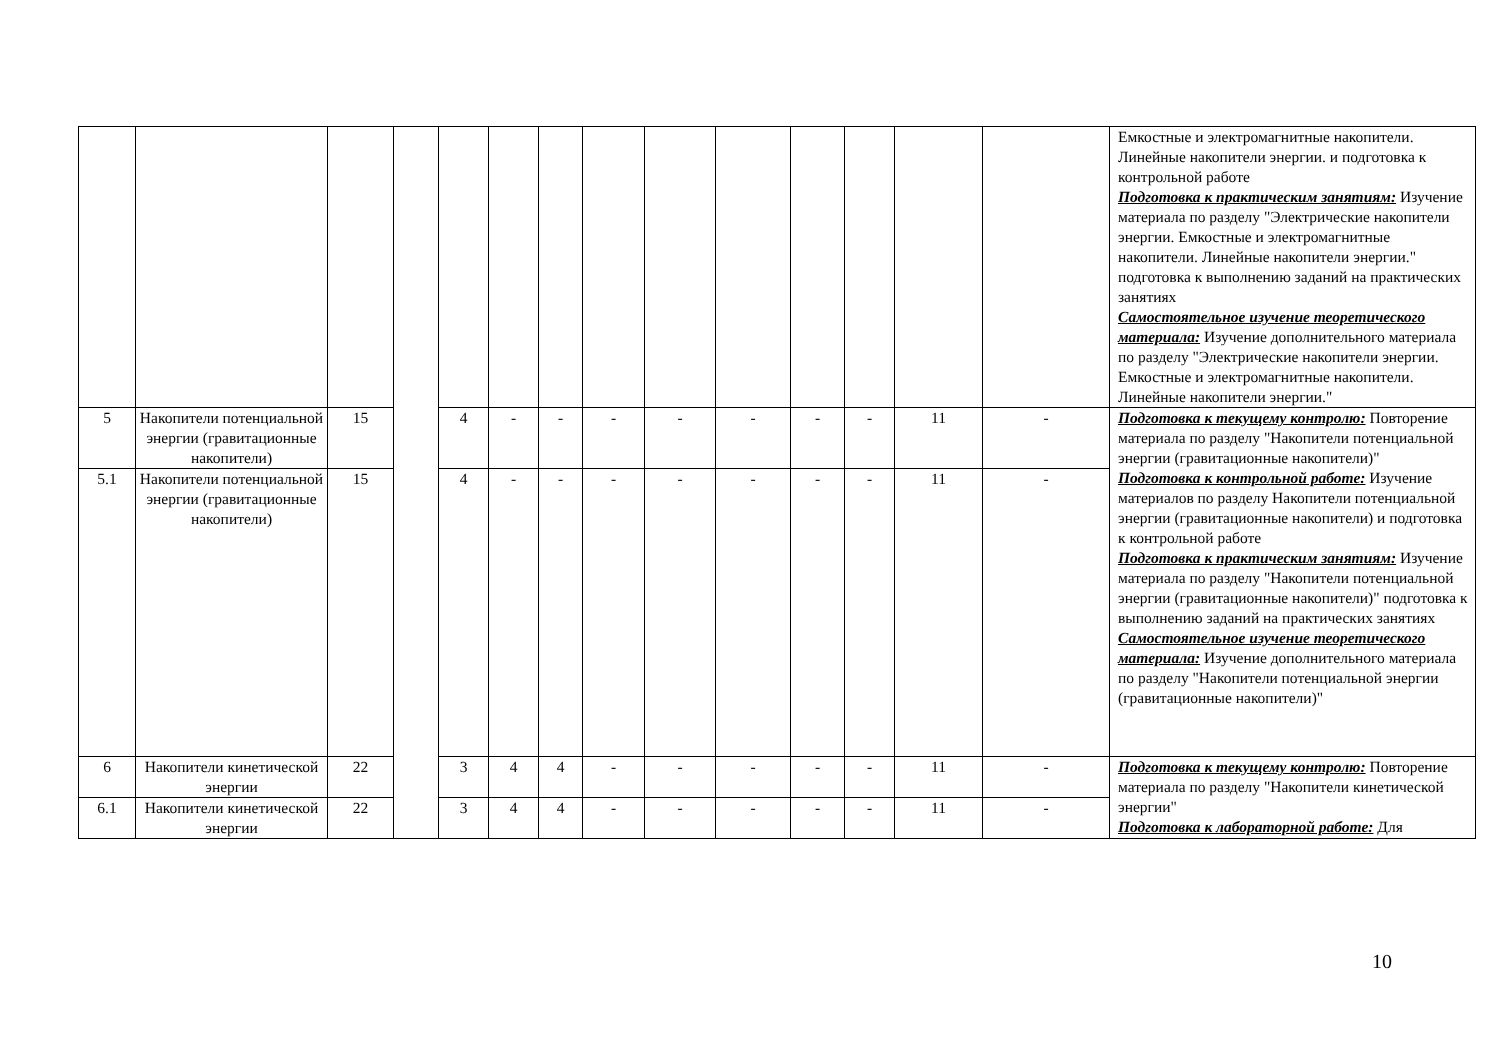| | | | | | | | | | | | | | | Емкостные и электромагнитные накопители. Линейные накопители энергии. и подготовка к контрольной работе Подготовка к практическим занятиям: Изучение материала по разделу "Электрические накопители энергии. Емкостные и электромагнитные накопители. Линейные накопители энергии." подготовка к выполнению заданий на практических занятиях Самостоятельное изучение теоретического материала: Изучение дополнительного материала по разделу "Электрические накопители энергии. Емкостные и электромагнитные накопители. Линейные накопители энергии." |
| 5 | Накопители потенциальной энергии (гравитационные накопители) | 15 | | 4 | - | - | - | - | - | - | - | 11 | - | Подготовка к текущему контролю: Повторение материала по разделу "Накопители потенциальной энергии (гравитационные накопители)" Подготовка к контрольной работе: Изучение материалов по разделу Накопители потенциальной энергии (гравитационные накопители) и подготовка к контрольной работе Подготовка к практическим занятиям: Изучение материала по разделу "Накопители потенциальной энергии (гравитационные накопители)" подготовка к выполнению заданий на практических занятиях Самостоятельное изучение теоретического материала: Изучение дополнительного материала по разделу "Накопители потенциальной энергии (гравитационные накопители)" |
| 5.1 | Накопители потенциальной энергии (гравитационные накопители) | 15 | | 4 | - | - | - | - | - | - | - | 11 | - | |
| 6 | Накопители кинетической энергии | 22 | | 3 | 4 | 4 | - | - | - | - | - | 11 | - | Подготовка к текущему контролю: Повторение материала по разделу "Накопители кинетической энергии" Подготовка к лабораторной работе: Для |
| 6.1 | Накопители кинетической энергии | 22 | | 3 | 4 | 4 | - | - | - | - | - | 11 | - | |
10